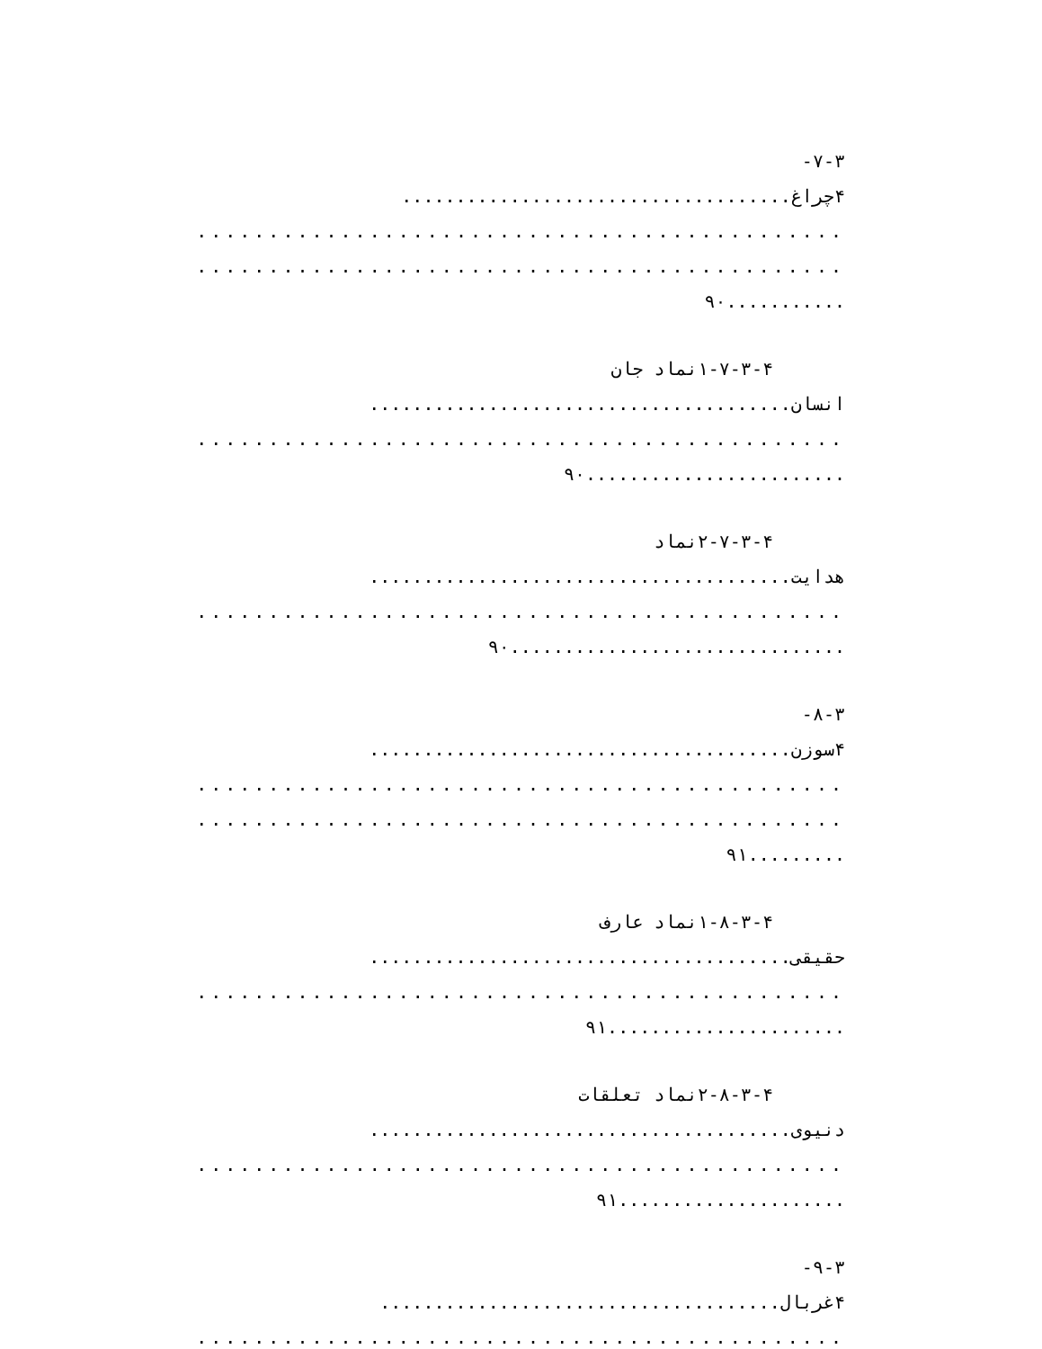۷-۳-
۴چراغ....................................
.............................................
.............................................
...........۹۰
۱-۷-۳-۴نماد جان
انسان.......................................
.............................................
........................۹۰
۲-۷-۳-۴نماد
هدایت.......................................
.............................................
...............................۹۰
۸-۳-
۴سوزن.......................................
.............................................
.............................................
.........۹۱
۱-۸-۳-۴نماد عارف
حقیقی.......................................
.............................................
......................۹۱
۲-۸-۳-۴نماد تعلقات
دنیوی.......................................
.............................................
.....................۹۱
۹-۳-
۴غربال.....................................
.............................................